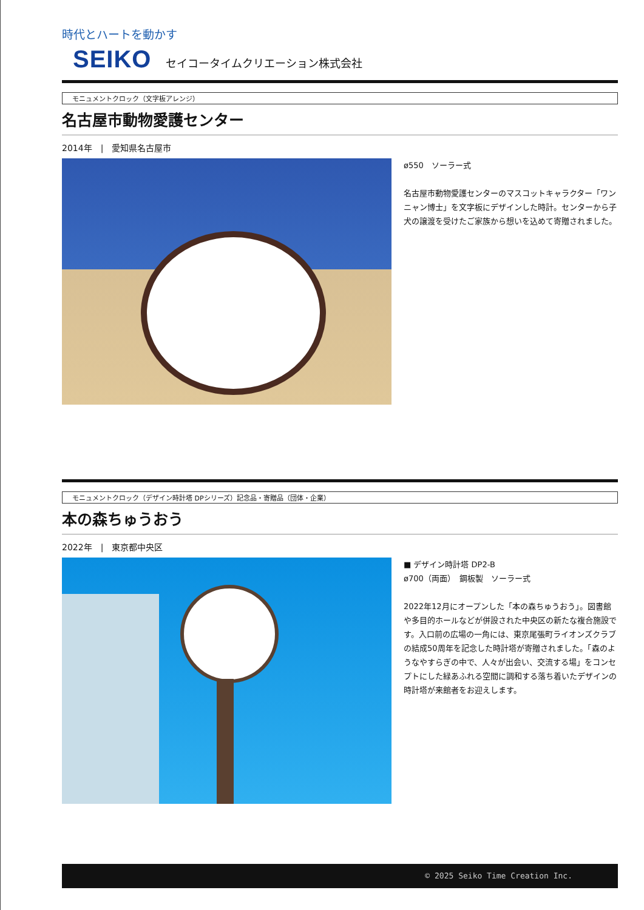時代とハートを動かす
SEIKO セイコータイムクリエーション株式会社
モニュメントクロック（文字板アレンジ）
名古屋市動物愛護センター
2014年　|　愛知県名古屋市
ø550　ソーラー式
名古屋市動物愛護センターのマスコットキャラクター「ワンニャン博士」を文字板にデザインした時計。センターから子犬の譲渡を受けたご家族から想いを込めて寄贈されました。
モニュメントクロック（デザイン時計塔 DPシリーズ）記念品・寄贈品（団体・企業）
本の森ちゅうおう
2022年　|　東京都中央区
■ デザイン時計塔 DP2-B
ø700（両面）　鋼板製　ソーラー式
2022年12月にオープンした「本の森ちゅうおう」。図書館や多目的ホールなどが併設された中央区の新たな複合施設です。入口前の広場の一角には、東京尾張町ライオンズクラブの結成50周年を記念した時計塔が寄贈されました。「森のようなやすらぎの中で、人々が出会い、交流する場」をコンセプトにした緑あふれる空間に調和する落ち着いたデザインの時計塔が来館者をお迎えします。
© 2025 Seiko Time Creation Inc.